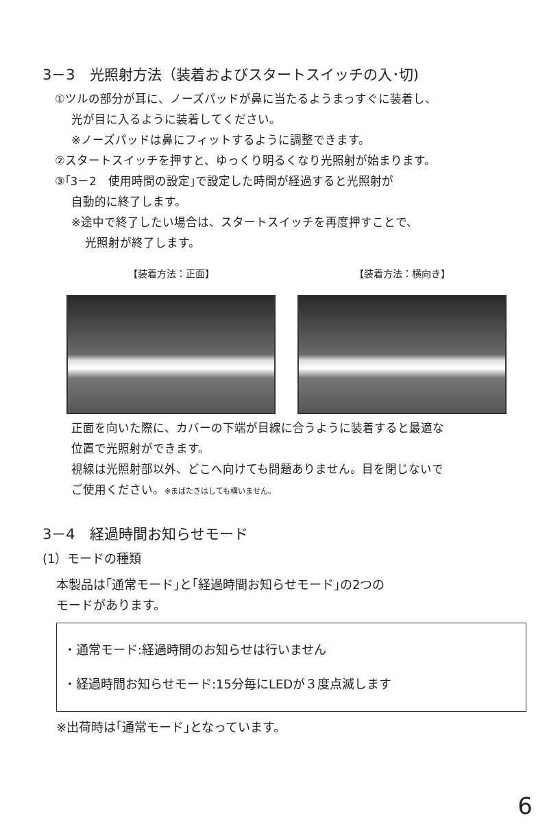3－3　光照射方法（装着およびスタートスイッチの入･切)
①ツルの部分が耳に、ノーズパッドが鼻に当たるようまっすぐに装着し、
光が目に入るように装着してください。
※ノーズパッドは鼻にフィットするように調整できます。
②スタートスイッチを押すと、ゆっくり明るくなり光照射が始まります。
③｢3－2　使用時間の設定｣で設定した時間が経過すると光照射が
自動的に終了します。
※途中で終了したい場合は、スタートスイッチを再度押すことで、
光照射が終了します。
【装着方法：正面】 【装着方法：横向き】
正面を向いた際に、カバーの下端が目線に合うように装着すると最適な
位置で光照射ができます。
視線は光照射部以外、どこへ向けても問題ありません。目を閉じないで
ご使用ください。※まばたきはしても構いません。
3－4　経過時間お知らせモード
(1）モードの種類
本製品は｢通常モード｣と｢経過時間お知らせモード｣の2つの
モードがあります。
・通常モード:経過時間のお知らせは行いません
・経過時間お知らせモード:15分毎にLEDが３度点滅します
※出荷時は｢通常モード｣となっています。
6